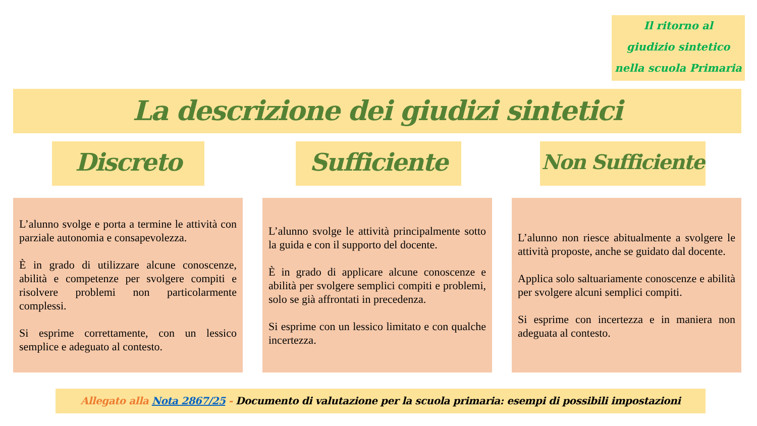Il ritorno al
giudizio sintetico
nella scuola Primaria
La descrizione dei giudizi sintetici
Discreto Sufficiente
Non Sufficiente
L’alunno svolge e porta a termine le attività con parziale autonomia e consapevolezza.
È in grado di utilizzare alcune conoscenze, abilità e competenze per svolgere compiti e risolvere problemi non particolarmente complessi.
Si esprime correttamente, con un lessico semplice e adeguato al contesto.
L’alunno svolge le attività principalmente sotto la guida e con il supporto del docente.
È in grado di applicare alcune conoscenze e abilità per svolgere semplici compiti e problemi, solo se già affrontati in precedenza.
Si esprime con un lessico limitato e con qualche incertezza.
L’alunno non riesce abitualmente a svolgere le attività proposte, anche se guidato dal docente.
Applica solo saltuariamente conoscenze e abilità per svolgere alcuni semplici compiti.
Si esprime con incertezza e in maniera non adeguata al contesto.
Allegato alla Nota 2867/25 - Documento di valutazione per la scuola primaria: esempi di possibili impostazioni